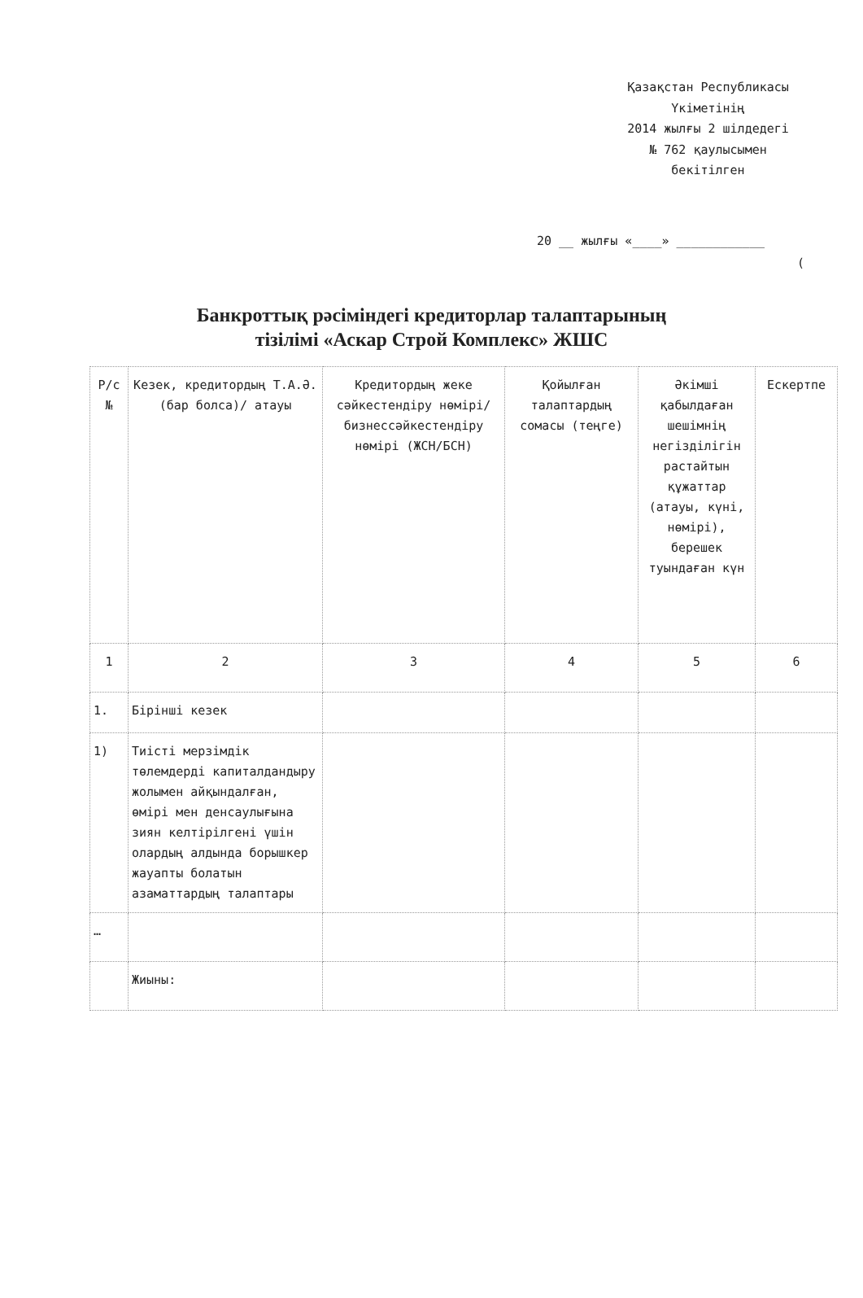Қазақстан Республикасы
Үкіметінің
2014 жылғы 2 шілдедегі
№ 762 қаулысымен
бекітілген
20 __ жылғы «____» ____________
(
Банкроттық рәсіміндегі кредиторлар талаптарының
тізілімі «Аскар Строй Комплекс» ЖШС
| Р/с № | Кезек, кредитордың Т.А.Ә. (бар болса)/ атауы | Кредитордың жеке сәйкестендіру нөмірі/ бизнессәйкестендіру нөмірі (ЖСН/БСН) | Қойылған талаптардың сомасы (теңге) | Әкімші қабылдаған шешімнің негізділігін растайтын құжаттар (атауы, күні, нөмірі), берешек туындаған күн | Ескертпе |
| --- | --- | --- | --- | --- | --- |
| 1 | 2 | 3 | 4 | 5 | 6 |
| 1. | Бірінші кезек | | | | |
| 1) | Тиісті мерзімдік төлемдерді капиталдандыру жолымен айқындалған, өмірі мен денсаулығына зиян келтірілгені үшін олардың алдында борышкер жауапты болатын азаматтардың талаптары | | | | |
| … | | | | | |
| | Жиыны: | | | | |